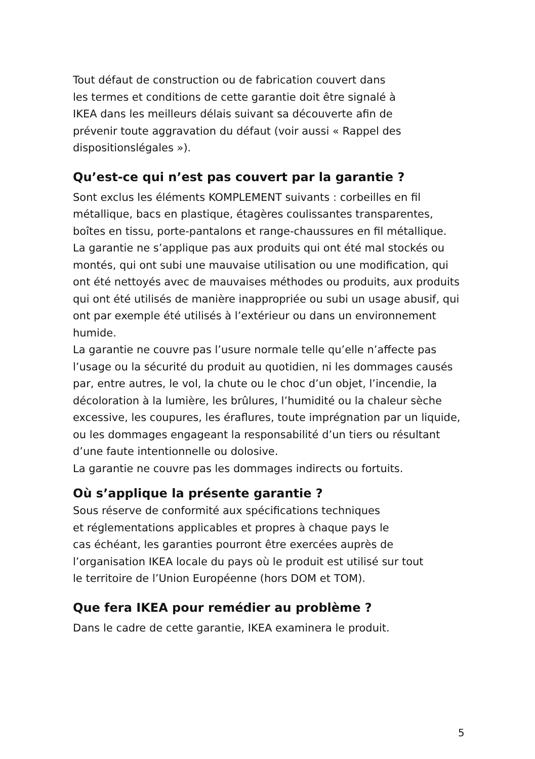Tout défaut de construction ou de fabrication couvert dans
les termes et conditions de cette garantie doit être signalé à
IKEA dans les meilleurs délais suivant sa découverte afin de
prévenir toute aggravation du défaut (voir aussi « Rappel des
dispositionslégales »).
Qu’est-ce qui n’est pas couvert par la garantie ?
Sont exclus les éléments KOMPLEMENT suivants : corbeilles en fil métallique, bacs en plastique, étagères coulissantes transparentes, boîtes en tissu, porte-pantalons et range-chaussures en fil métallique.
La garantie ne s’applique pas aux produits qui ont été mal stockés ou montés, qui ont subi une mauvaise utilisation ou une modification, qui ont été nettoyés avec de mauvaises méthodes ou produits, aux produits qui ont été utilisés de manière inappropriée ou subi un usage abusif, qui ont par exemple été utilisés à l’extérieur ou dans un environnement humide.
La garantie ne couvre pas l’usure normale telle qu’elle n’affecte pas l’usage ou la sécurité du produit au quotidien, ni les dommages causés par, entre autres, le vol, la chute ou le choc d’un objet, l’incendie, la décoloration à la lumière, les brûlures, l’humidité ou la chaleur sèche excessive, les coupures, les éraflures, toute imprégnation par un liquide, ou les dommages engageant la responsabilité d’un tiers ou résultant d’une faute intentionnelle ou dolosive.
La garantie ne couvre pas les dommages indirects ou fortuits.
Où s’applique la présente garantie ?
Sous réserve de conformité aux spécifications techniques
et réglementations applicables et propres à chaque pays le
cas échéant, les garanties pourront être exercées auprès de
l’organisation IKEA locale du pays où le produit est utilisé sur tout
le territoire de l’Union Européenne (hors DOM et TOM).
Que fera IKEA pour remédier au problème ?
Dans le cadre de cette garantie, IKEA examinera le produit.
5